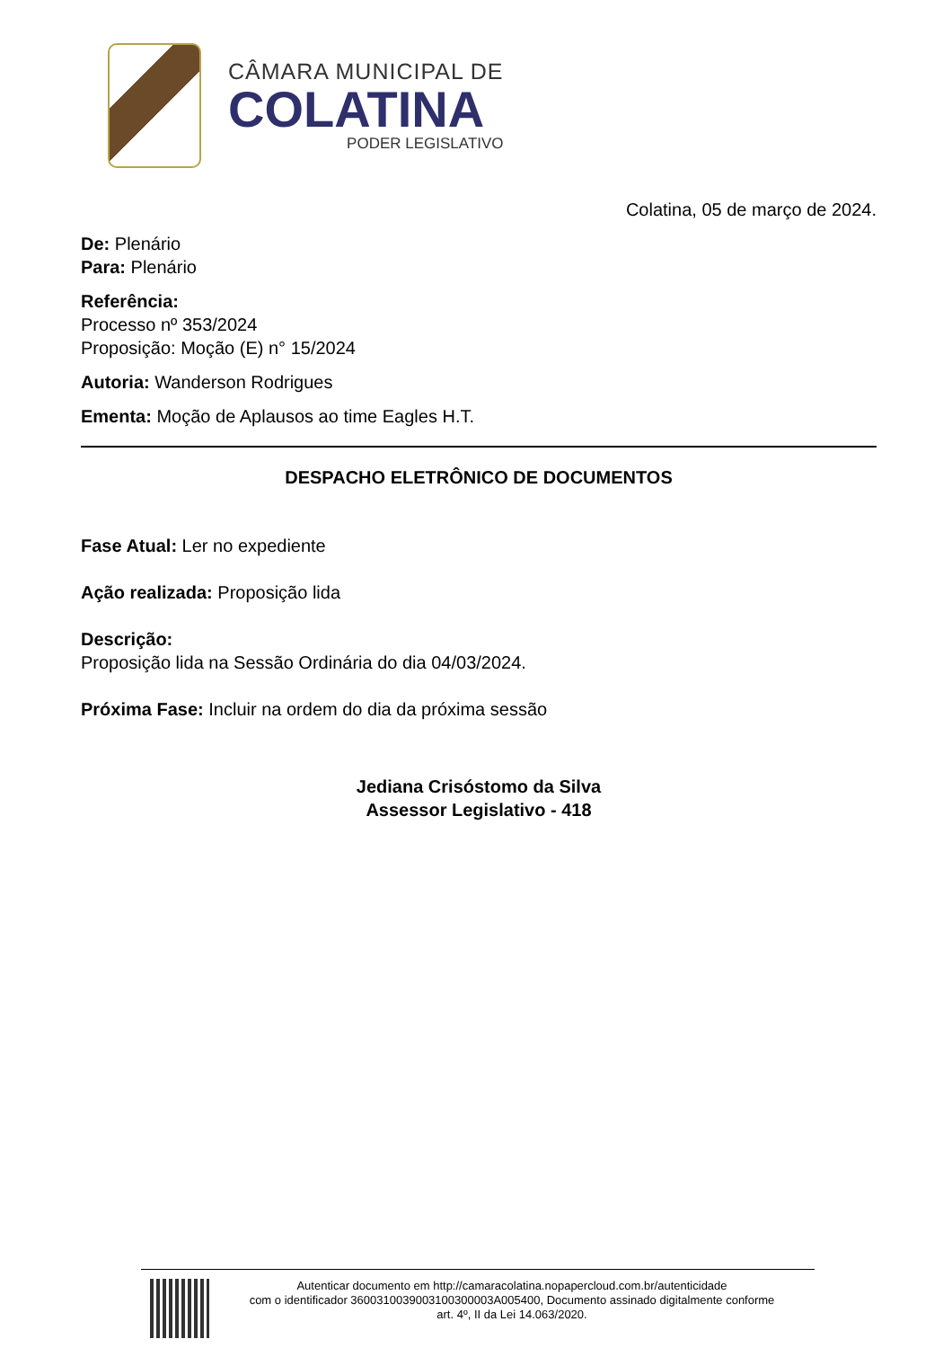CÂMARA MUNICIPAL DE
COLATINA
PODER LEGISLATIVO
Colatina, 05 de março de 2024.
De: Plenário
Para: Plenário
Referência:
Processo nº 353/2024
Proposição: Moção (E) n° 15/2024
Autoria: Wanderson Rodrigues
Ementa: Moção de Aplausos ao time Eagles H.T.
DESPACHO ELETRÔNICO DE DOCUMENTOS
Fase Atual: Ler no expediente
Ação realizada: Proposição lida
Descrição:
Proposição lida na Sessão Ordinária do dia 04/03/2024.
Próxima Fase: Incluir na ordem do dia da próxima sessão
Jediana Crisóstomo da Silva
Assessor Legislativo - 418
Autenticar documento em http://camaracolatina.nopapercloud.com.br/autenticidade
com o identificador 3600310039003100300003A005400, Documento assinado digitalmente conforme
art. 4º, II da Lei 14.063/2020.